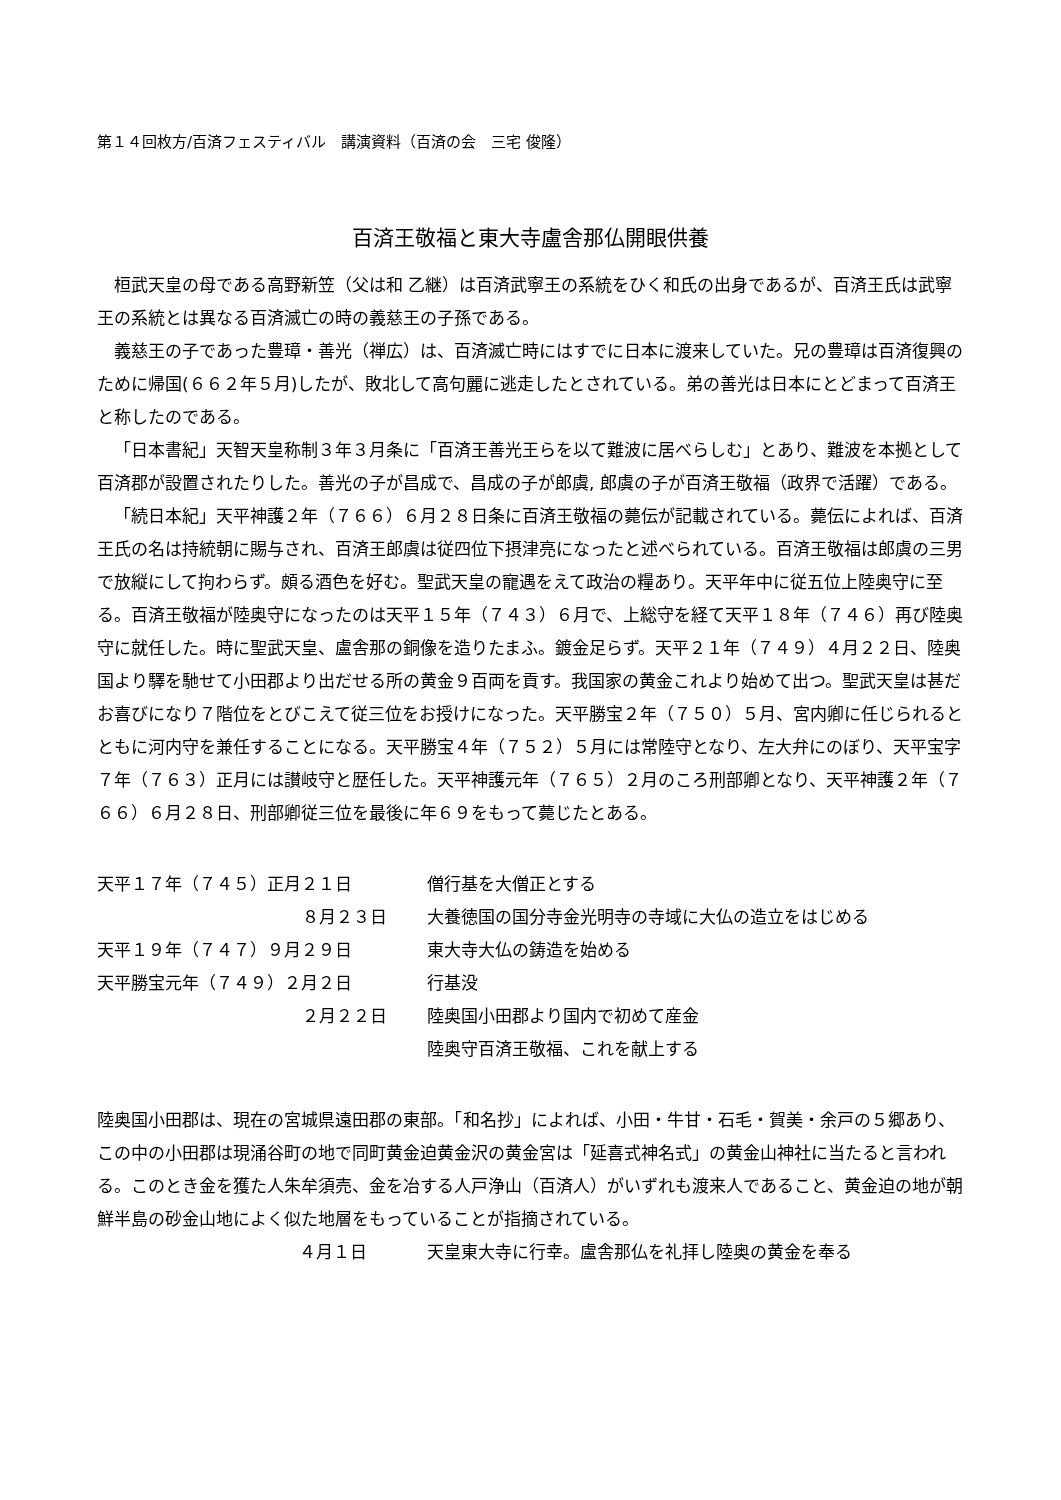第１４回枚方/百済フェスティバル　講演資料（百済の会　三宅 俊隆）
百済王敬福と東大寺盧舎那仏開眼供養
桓武天皇の母である高野新笠（父は和 乙継）は百済武寧王の系統をひく和氏の出身であるが、百済王氏は武寧王の系統とは異なる百済滅亡の時の義慈王の子孫である。
義慈王の子であった豊璋・善光（禅広）は、百済滅亡時にはすでに日本に渡来していた。兄の豊璋は百済復興のために帰国(６６２年５月)したが、敗北して高句麗に逃走したとされている。弟の善光は日本にとどまって百済王と称したのである。
「日本書紀」天智天皇称制３年３月条に「百済王善光王らを以て難波に居べらしむ」とあり、難波を本拠として百済郡が設置されたりした。善光の子が昌成で、昌成の子が郎虞, 郎虞の子が百済王敬福（政界で活躍）である。
「続日本紀」天平神護２年（７６６）６月２８日条に百済王敬福の薨伝が記載されている。薨伝によれば、百済王氏の名は持統朝に賜与され、百済王郎虞は従四位下摂津亮になったと述べられている。百済王敬福は郎虞の三男で放縦にして拘わらず。頗る酒色を好む。聖武天皇の寵遇をえて政治の糧あり。天平年中に従五位上陸奥守に至る。百済王敬福が陸奥守になったのは天平１５年（７４３）６月で、上総守を経て天平１８年（７４６）再び陸奥守に就任した。時に聖武天皇、盧舎那の銅像を造りたまふ。鍍金足らず。天平２１年（７４９）４月２２日、陸奥国より驛を馳せて小田郡より出だせる所の黄金９百両を貢す。我国家の黄金これより始めて出つ。聖武天皇は甚だお喜びになり７階位をとびこえて従三位をお授けになった。天平勝宝２年（７５０）５月、宮内卿に任じられるとともに河内守を兼任することになる。天平勝宝４年（７５２）５月には常陸守となり、左大弁にのぼり、天平宝字７年（７６３）正月には讃岐守と歴任した。天平神護元年（７６５）２月のころ刑部卿となり、天平神護２年（７６６）６月２８日、刑部卿従三位を最後に年６９をもって薨じたとある。
天平１７年（７４５）正月２１日
僧行基を大僧正とする
８月２３日
大養徳国の国分寺金光明寺の寺域に大仏の造立をはじめる
天平１９年（７４７）９月２９日
東大寺大仏の鋳造を始める
天平勝宝元年（７４９）２月２日
行基没
２月２２日
陸奥国小田郡より国内で初めて産金
陸奥守百済王敬福、これを献上する
陸奥国小田郡は、現在の宮城県遠田郡の東部。「和名抄」によれば、小田・牛甘・石毛・賀美・余戸の５郷あり、この中の小田郡は現涌谷町の地で同町黄金迫黄金沢の黄金宮は「延喜式神名式」の黄金山神社に当たると言われる。このとき金を獲た人朱牟須売、金を冶する人戸浄山（百済人）がいずれも渡来人であること、黄金迫の地が朝鮮半島の砂金山地によく似た地層をもっていることが指摘されている。
４月１日
天皇東大寺に行幸。盧舎那仏を礼拝し陸奥の黄金を奉る